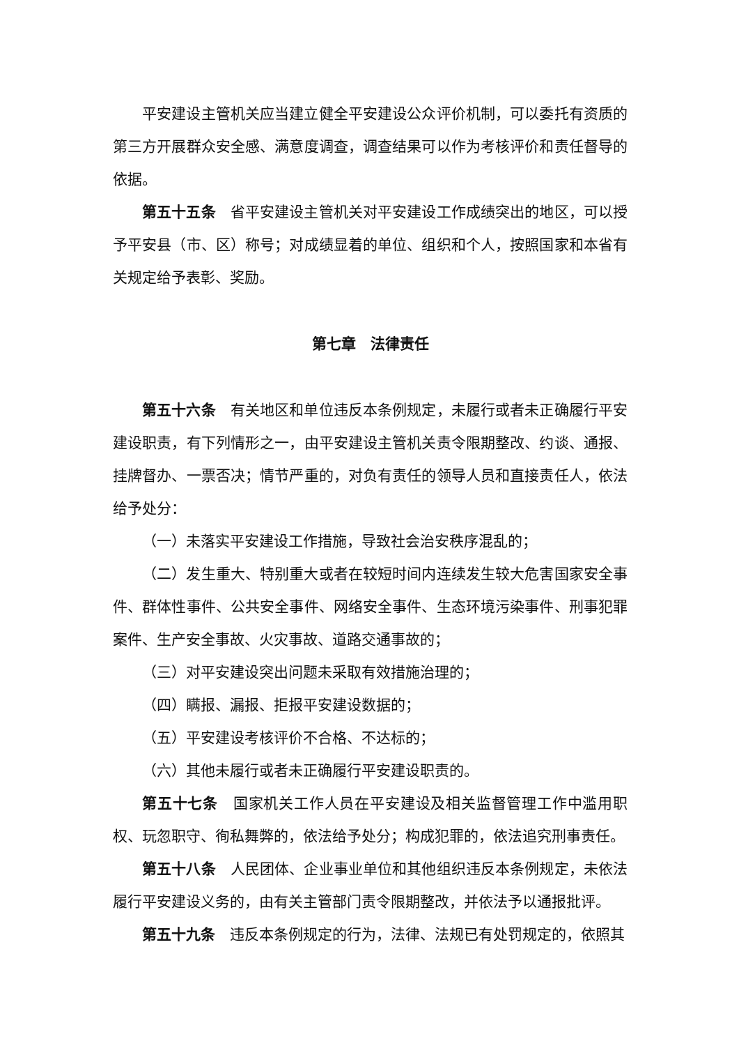平安建设主管机关应当建立健全平安建设公众评价机制，可以委托有资质的第三方开展群众安全感、满意度调查，调查结果可以作为考核评价和责任督导的依据。
第五十五条　省平安建设主管机关对平安建设工作成绩突出的地区，可以授予平安县（市、区）称号；对成绩显着的单位、组织和个人，按照国家和本省有关规定给予表彰、奖励。
第七章　法律责任
第五十六条　有关地区和单位违反本条例规定，未履行或者未正确履行平安建设职责，有下列情形之一，由平安建设主管机关责令限期整改、约谈、通报、挂牌督办、一票否决；情节严重的，对负有责任的领导人员和直接责任人，依法给予处分：
（一）未落实平安建设工作措施，导致社会治安秩序混乱的；
（二）发生重大、特别重大或者在较短时间内连续发生较大危害国家安全事件、群体性事件、公共安全事件、网络安全事件、生态环境污染事件、刑事犯罪案件、生产安全事故、火灾事故、道路交通事故的；
（三）对平安建设突出问题未采取有效措施治理的；
（四）瞒报、漏报、拒报平安建设数据的；
（五）平安建设考核评价不合格、不达标的；
（六）其他未履行或者未正确履行平安建设职责的。
第五十七条　国家机关工作人员在平安建设及相关监督管理工作中滥用职权、玩忽职守、徇私舞弊的，依法给予处分；构成犯罪的，依法追究刑事责任。
第五十八条　人民团体、企业事业单位和其他组织违反本条例规定，未依法履行平安建设义务的，由有关主管部门责令限期整改，并依法予以通报批评。
第五十九条　违反本条例规定的行为，法律、法规已有处罚规定的，依照其